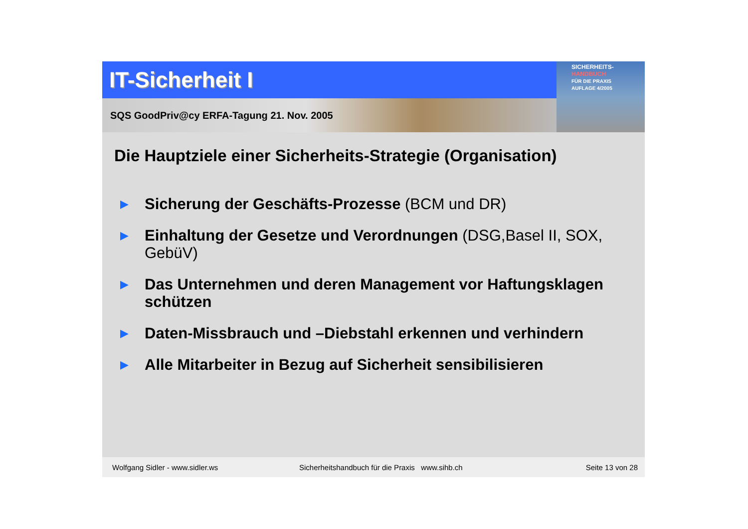IT-Sicherheit I
SQS GoodPriv@cy ERFA-Tagung 21. Nov. 2005
SICHERHEITS-
HANDBUCH
FÜR DIE PRAXIS
AUFLAGE 4/2005
Die Hauptziele einer Sicherheits-Strategie (Organisation)
▶ Sicherung der Geschäfts-Prozesse (BCM und DR)
▶ Einhaltung der Gesetze und Verordnungen (DSG,Basel II, SOX, GebüV)
▶ Das Unternehmen und deren Management vor Haftungsklagen schützen
▶ Daten-Missbrauch und –Diebstahl erkennen und verhindern
▶ Alle Mitarbeiter in Bezug auf Sicherheit sensibilisieren
Wolfgang Sidler - www.sidler.ws Sicherheitshandbuch für die Praxis www.sihb.ch Seite 13 von 28